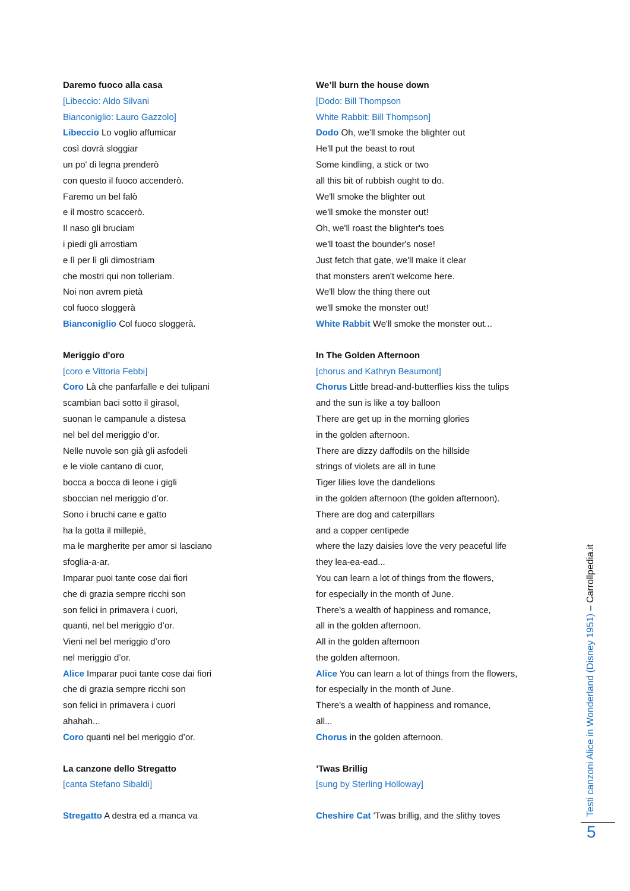Daremo fuoco alla casa
[Libeccio: Aldo Silvani
Bianconiglio: Lauro Gazzolo]
Libeccio Lo voglio affumicar
così dovrà sloggiar
un po' di legna prenderò
con questo il fuoco accenderò.
Faremo un bel falò
e il mostro scaccerò.
Il naso gli bruciam
i piedi gli arrostiam
e lì per lì gli dimostriam
che mostri qui non tolleriam.
Noi non avrem pietà
col fuoco sloggerà
Bianconiglio Col fuoco sloggerà.
Meriggio d'oro
[coro e Vittoria Febbi]
Coro Là che panfarfalle e dei tulipani
scambian baci sotto il girasol,
suonan le campanule a distesa
nel bel del meriggio d’or.
Nelle nuvole son già gli asfodeli
e le viole cantano di cuor,
bocca a bocca di leone i gigli
sboccian nel meriggio d’or.
Sono i bruchi cane e gatto
ha la gotta il millepiè,
ma le margherite per amor si lasciano
sfoglia-a-ar.
Imparar puoi tante cose dai fiori
che di grazia sempre ricchi son
son felici in primavera i cuori,
quanti, nel bel meriggio d’or.
Vieni nel bel meriggio d’oro
nel meriggio d’or.
Alice Imparar puoi tante cose dai fiori
che di grazia sempre ricchi son
son felici in primavera i cuori
ahahah...
Coro quanti nel bel meriggio d’or.
La canzone dello Stregatto
[canta Stefano Sibaldi]
Stregatto A destra ed a manca va
We’ll burn the house down
[Dodo: Bill Thompson
White Rabbit: Bill Thompson]
Dodo Oh, we'll smoke the blighter out
He'll put the beast to rout
Some kindling, a stick or two
all this bit of rubbish ought to do.
We'll smoke the blighter out
we'll smoke the monster out!
Oh, we'll roast the blighter's toes
we'll toast the bounder's nose!
Just fetch that gate, we'll make it clear
that monsters aren't welcome here.
We'll blow the thing there out
we'll smoke the monster out!
White Rabbit We'll smoke the monster out...
In The Golden Afternoon
[chorus and Kathryn Beaumont]
Chorus Little bread-and-butterflies kiss the tulips
and the sun is like a toy balloon
There are get up in the morning glories
in the golden afternoon.
There are dizzy daffodils on the hillside
strings of violets are all in tune
Tiger lilies love the dandelions
in the golden afternoon (the golden afternoon).
There are dog and caterpillars
and a copper centipede
where the lazy daisies love the very peaceful life
they lea-ea-ead...
You can learn a lot of things from the flowers,
for especially in the month of June.
There's a wealth of happiness and romance,
all in the golden afternoon.
All in the golden afternoon
the golden afternoon.
Alice You can learn a lot of things from the flowers,
for especially in the month of June.
There's a wealth of happiness and romance,
all...
Chorus in the golden afternoon.
’Twas Brillig
[sung by Sterling Holloway]
Cheshire Cat 'Twas brillig, and the slithy toves
Testi canzoni Alice in Wonderland (Disney 1951) – Carrollpedia.it
5